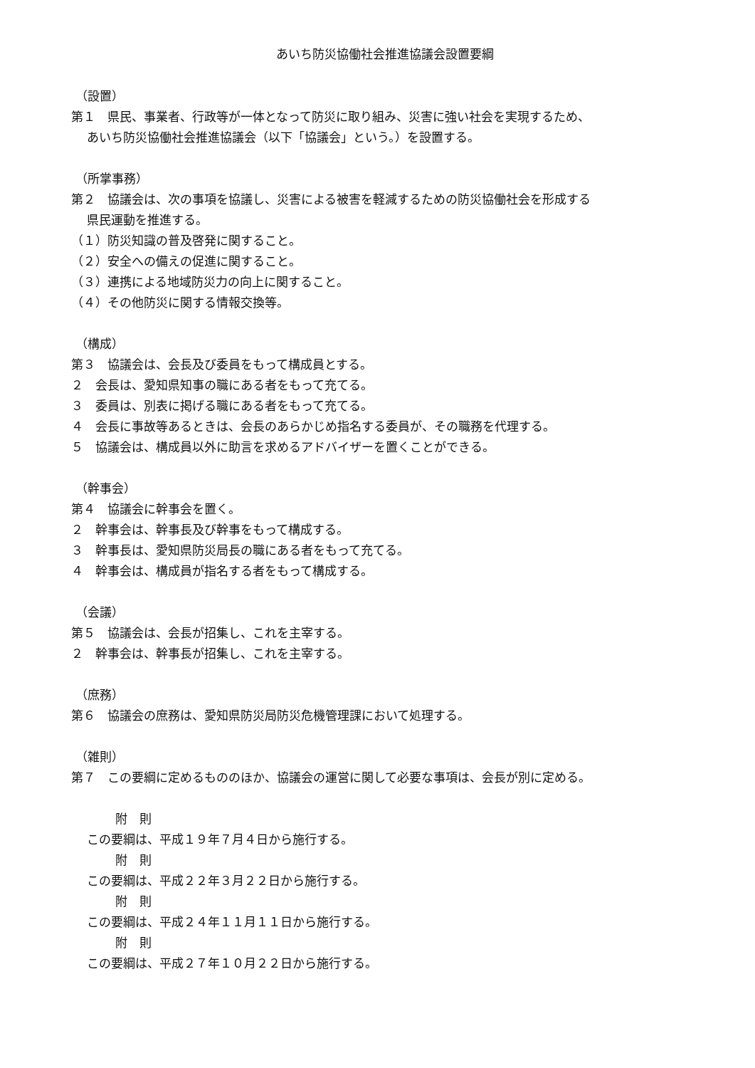あいち防災協働社会推進協議会設置要綱
（設置）
第１　県民、事業者、行政等が一体となって防災に取り組み、災害に強い社会を実現するため、
あいち防災協働社会推進協議会（以下「協議会」という。）を設置する。
（所掌事務）
第２　協議会は、次の事項を協議し、災害による被害を軽減するための防災協働社会を形成する
県民運動を推進する。
（１）防災知識の普及啓発に関すること。
（２）安全への備えの促進に関すること。
（３）連携による地域防災力の向上に関すること。
（４）その他防災に関する情報交換等。
（構成）
第３　協議会は、会長及び委員をもって構成員とする。
２　会長は、愛知県知事の職にある者をもって充てる。
３　委員は、別表に掲げる職にある者をもって充てる。
４　会長に事故等あるときは、会長のあらかじめ指名する委員が、その職務を代理する。
５　協議会は、構成員以外に助言を求めるアドバイザーを置くことができる。
（幹事会）
第４　協議会に幹事会を置く。
２　幹事会は、幹事長及び幹事をもって構成する。
３　幹事長は、愛知県防災局長の職にある者をもって充てる。
４　幹事会は、構成員が指名する者をもって構成する。
（会議）
第５　協議会は、会長が招集し、これを主宰する。
２　幹事会は、幹事長が招集し、これを主宰する。
（庶務）
第６　協議会の庶務は、愛知県防災局防災危機管理課において処理する。
（雑則）
第７　この要綱に定めるもののほか、協議会の運営に関して必要な事項は、会長が別に定める。
附　則
この要綱は、平成１９年７月４日から施行する。
附　則
この要綱は、平成２２年３月２２日から施行する。
附　則
この要綱は、平成２４年１１月１１日から施行する。
附　則
この要綱は、平成２７年１０月２２日から施行する。